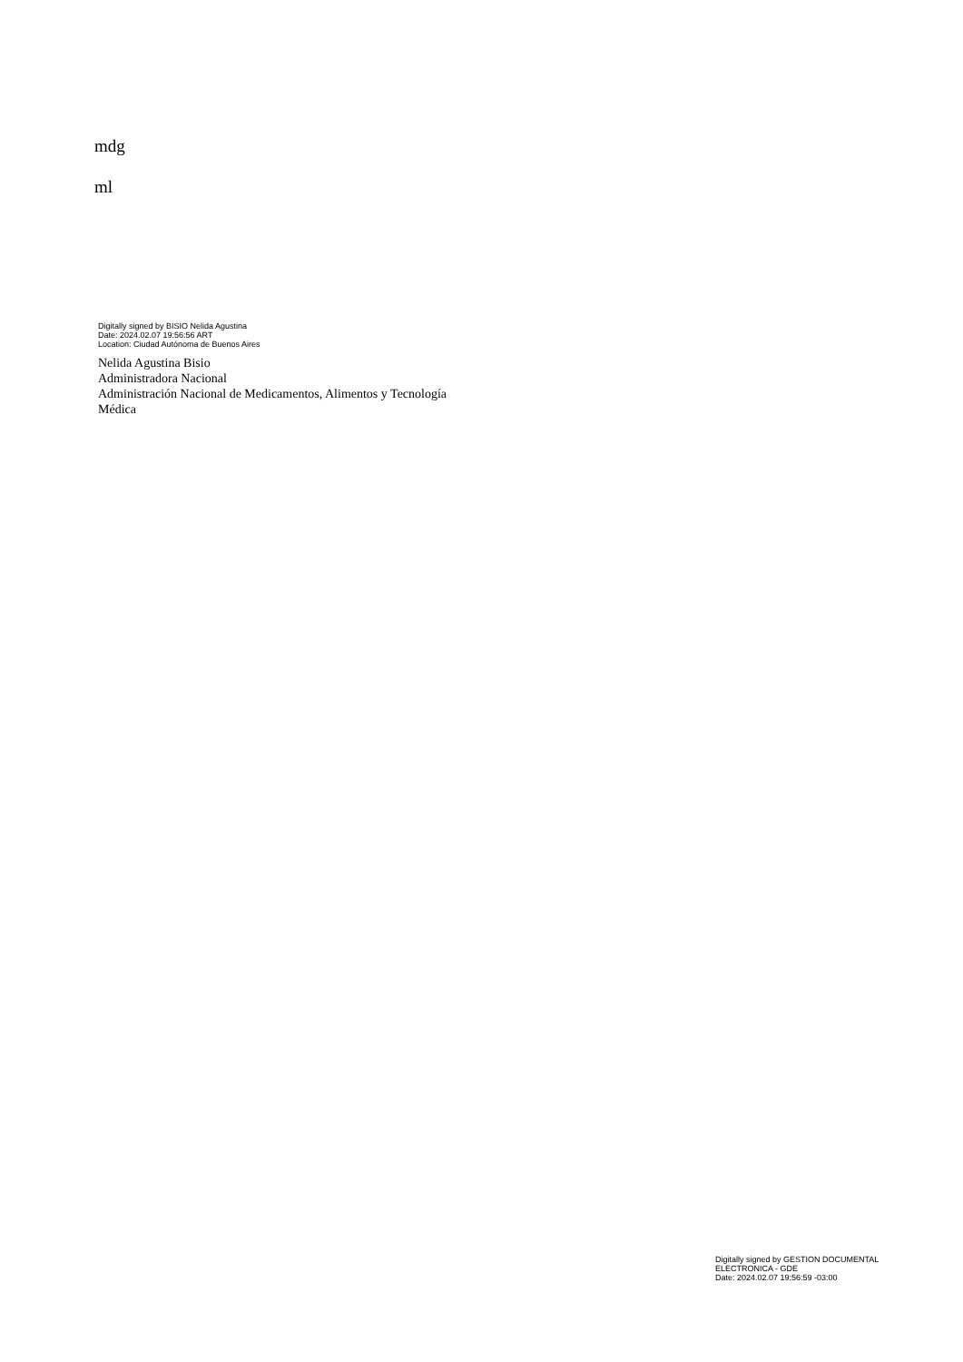mdg
ml
Digitally signed by BISIO Nelida Agustina
Date: 2024.02.07 19:56:56 ART
Location: Ciudad Autónoma de Buenos Aires
Nelida Agustina Bisio
Administradora Nacional
Administración Nacional de Medicamentos, Alimentos y Tecnología
Médica
Digitally signed by GESTION DOCUMENTAL
ELECTRONICA - GDE
Date: 2024.02.07 19:56:59 -03:00